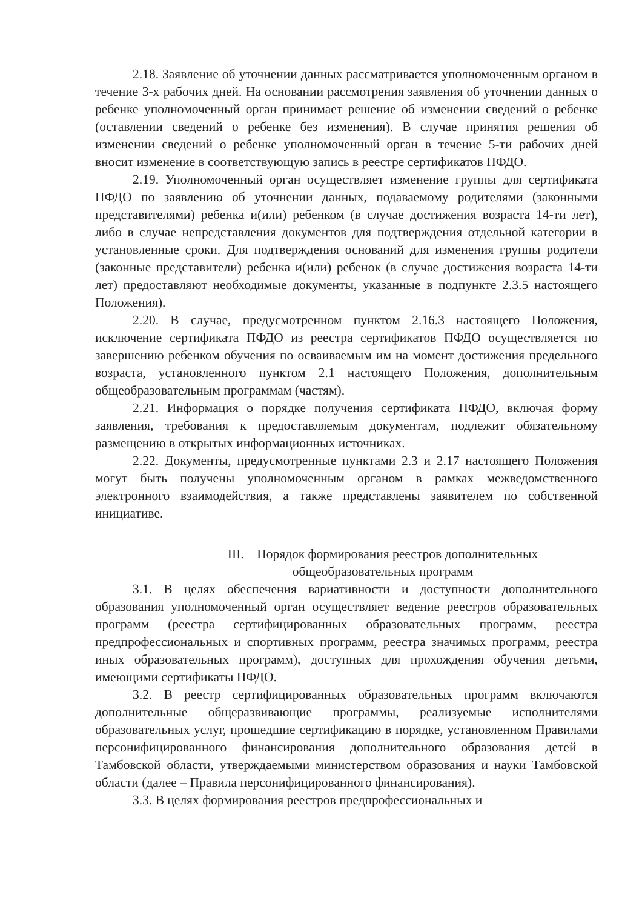2.18. Заявление об уточнении данных рассматривается уполномоченным органом в течение 3-х рабочих дней. На основании рассмотрения заявления об уточнении данных о ребенке уполномоченный орган принимает решение об изменении сведений о ребенке (оставлении сведений о ребенке без изменения). В случае принятия решения об изменении сведений о ребенке уполномоченный орган в течение 5-ти рабочих дней вносит изменение в соответствующую запись в реестре сертификатов ПФДО.
2.19. Уполномоченный орган осуществляет изменение группы для сертификата ПФДО по заявлению об уточнении данных, подаваемому родителями (законными представителями) ребенка и(или) ребенком (в случае достижения возраста 14-ти лет), либо в случае непредставления документов для подтверждения отдельной категории в установленные сроки. Для подтверждения оснований для изменения группы родители (законные представители) ребенка и(или) ребенок (в случае достижения возраста 14-ти лет) предоставляют необходимые документы, указанные в подпункте 2.3.5 настоящего Положения).
2.20. В случае, предусмотренном пунктом 2.16.3 настоящего Положения, исключение сертификата ПФДО из реестра сертификатов ПФДО осуществляется по завершению ребенком обучения по осваиваемым им на момент достижения предельного возраста, установленного пунктом 2.1 настоящего Положения, дополнительным общеобразовательным программам (частям).
2.21. Информация о порядке получения сертификата ПФДО, включая форму заявления, требования к предоставляемым документам, подлежит обязательному размещению в открытых информационных источниках.
2.22. Документы, предусмотренные пунктами 2.3 и 2.17 настоящего Положения могут быть получены уполномоченным органом в рамках межведомственного электронного взаимодействия, а также представлены заявителем по собственной инициативе.
III. Порядок формирования реестров дополнительных
общеобразовательных программ
3.1. В целях обеспечения вариативности и доступности дополнительного образования уполномоченный орган осуществляет ведение реестров образовательных программ (реестра сертифицированных образовательных программ, реестра предпрофессиональных и спортивных программ, реестра значимых программ, реестра иных образовательных программ), доступных для прохождения обучения детьми, имеющими сертификаты ПФДО.
3.2. В реестр сертифицированных образовательных программ включаются дополнительные общеразвивающие программы, реализуемые исполнителями образовательных услуг, прошедшие сертификацию в порядке, установленном Правилами персонифицированного финансирования дополнительного образования детей в Тамбовской области, утверждаемыми министерством образования и науки Тамбовской области (далее – Правила персонифицированного финансирования).
3.3. В целях формирования реестров предпрофессиональных и